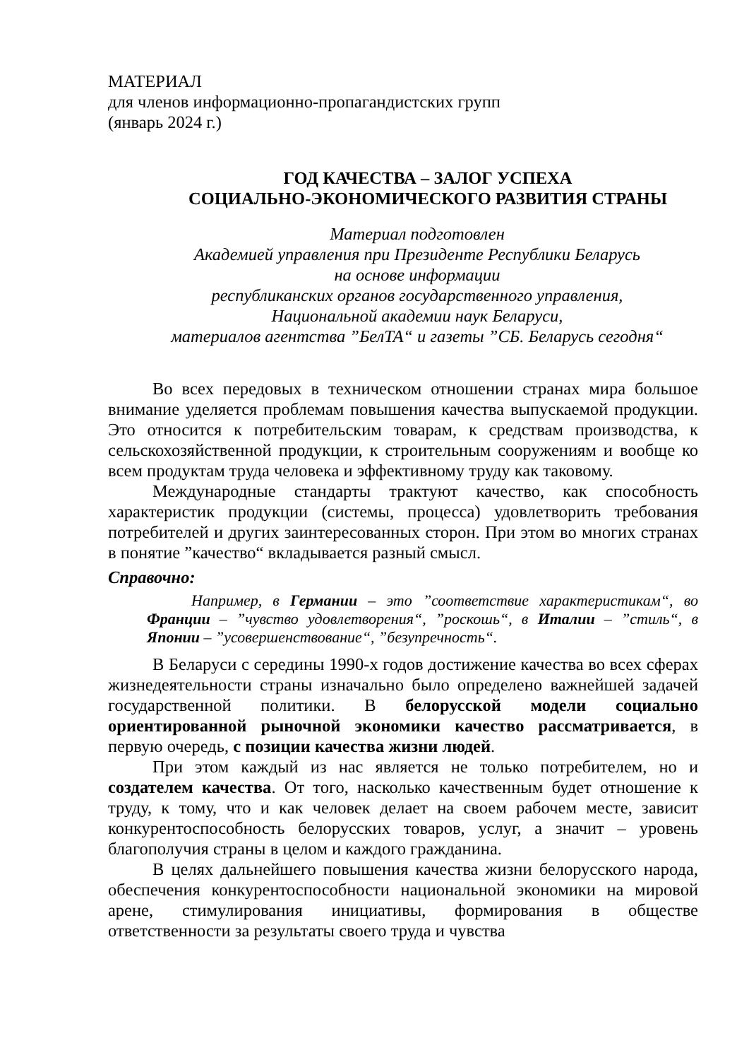МАТЕРИАЛ
для членов информационно-пропагандистских групп
(январь 2024 г.)
ГОД КАЧЕСТВА – ЗАЛОГ УСПЕХА
СОЦИАЛЬНО-ЭКОНОМИЧЕСКОГО РАЗВИТИЯ СТРАНЫ
Материал подготовлен
Академией управления при Президенте Республики Беларусь
на основе информации
республиканских органов государственного управления,
Национальной академии наук Беларуси,
материалов агентства ”БелТА“ и газеты ”СБ. Беларусь сегодня“
Во всех передовых в техническом отношении странах мира большое внимание уделяется проблемам повышения качества выпускаемой продукции. Это относится к потребительским товарам, к средствам производства, к сельскохозяйственной продукции, к строительным сооружениям и вообще ко всем продуктам труда человека и эффективному труду как таковому.
Международные стандарты трактуют качество, как способность характеристик продукции (системы, процесса) удовлетворить требования потребителей и других заинтересованных сторон. При этом во многих странах в понятие ”качество“ вкладывается разный смысл.
Справочно:
Например, в Германии – это ”соответствие характеристикам“, во Франции – ”чувство удовлетворения“, ”роскошь“, в Италии – ”стиль“, в Японии – ”усовершенствование“, ”безупречность“.
В Беларуси с середины 1990-х годов достижение качества во всех сферах жизнедеятельности страны изначально было определено важнейшей задачей государственной политики. В белорусской модели социально ориентированной рыночной экономики качество рассматривается, в первую очередь, с позиции качества жизни людей.
При этом каждый из нас является не только потребителем, но и создателем качества. От того, насколько качественным будет отношение к труду, к тому, что и как человек делает на своем рабочем месте, зависит конкурентоспособность белорусских товаров, услуг, а значит – уровень благополучия страны в целом и каждого гражданина.
В целях дальнейшего повышения качества жизни белорусского народа, обеспечения конкурентоспособности национальной экономики на мировой арене, стимулирования инициативы, формирования в обществе ответственности за результаты своего труда и чувства